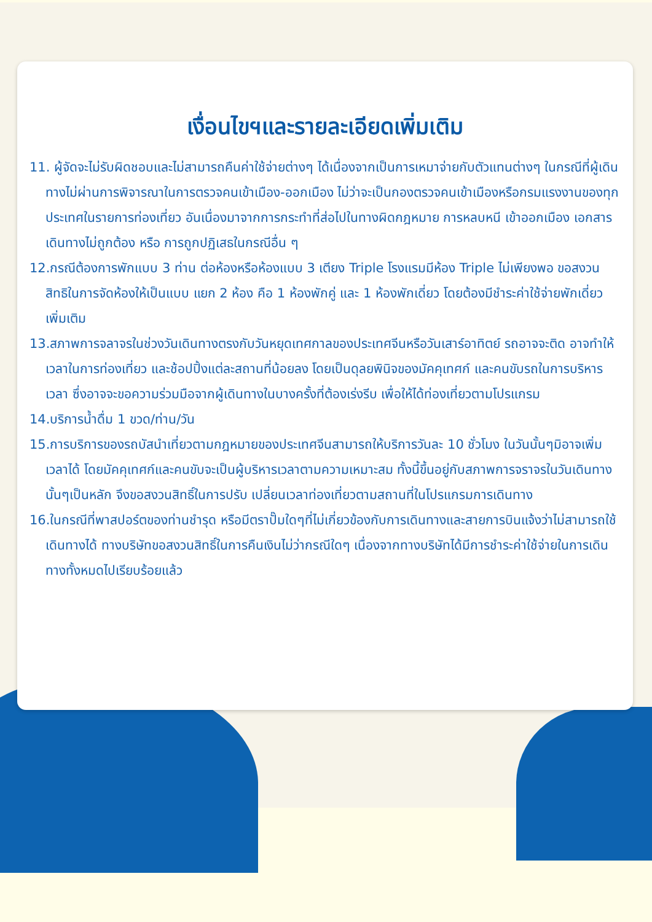เงื่อนไขฯและรายละเอียดเพิ่มเติม
11. ผู้จัดจะไม่รับผิดชอบและไม่สามารถคืนค่าใช้จ่ายต่างๆ ได้เนื่องจากเป็นการเหมาจ่ายกับตัวแทนต่างๆ ในกรณีที่ผู้เดินทางไม่ผ่านการพิจารณาในการตรวจคนเข้าเมือง-ออกเมือง ไม่ว่าจะเป็นกองตรวจคนเข้าเมืองหรือกรมแรงงานของทุกประเทศในรายการท่องเที่ยว อันเนื่องมาจากการกระทำที่ส่อไปในทางผิดกฎหมาย การหลบหนี เข้าออกเมือง เอกสารเดินทางไม่ถูกต้อง หรือ การถูกปฏิเสธในกรณีอื่น ๆ
12.กรณีต้องการพักแบบ 3 ท่าน ต่อห้องหรือห้องแบบ 3 เตียง Triple โรงแรมมีห้อง Triple ไม่เพียงพอ ขอสงวนสิทธิในการจัดห้องให้เป็นแบบ แยก 2 ห้อง คือ 1 ห้องพักคู่ และ 1 ห้องพักเดี่ยว โดยต้องมีชำระค่าใช้จ่ายพักเดี่ยวเพิ่มเติม
13.สภาพการจลาจรในช่วงวันเดินทางตรงกับวันหยุดเทศกาลของประเทศจีนหรือวันเสาร์อาทิตย์ รถอาจจะติด อาจทำให้เวลาในการท่องเที่ยว และช้อปปิ้งแต่ละสถานที่น้อยลง โดยเป็นดุลยพินิจของมัคคุเทศก์ และคนขับรถในการบริหารเวลา ซึ่งอาจจะขอความร่วมมือจากผู้เดินทางในบางครั้งที่ต้องเร่งรีบ เพื่อให้ได้ท่องเที่ยวตามโปรแกรม
14.บริการน้ำดื่ม 1 ขวด/ท่าน/วัน
15.การบริการของรถบัสนำเที่ยวตามกฎหมายของประเทศจีนสามารถให้บริการวันละ 10 ชั่วโมง ในวันนั้นๆมิอาจเพิ่มเวลาได้ โดยมัคคุเทศก์และคนขับจะเป็นผู้บริหารเวลาตามความเหมาะสม ทั้งนี้ขึ้นอยู่กับสภาพการจราจรในวันเดินทางนั้นๆเป็นหลัก จึงขอสงวนสิทธิ์ในการปรับ เปลี่ยนเวลาท่องเที่ยวตามสถานที่ในโปรแกรมการเดินทาง
16.ในกรณีที่พาสปอร์ตของท่านชำรุด หรือมีตราปั๊มใดๆที่ไม่เกี่ยวข้องกับการเดินทางและสายการบินแจ้งว่าไม่สามารถใช้เดินทางได้ ทางบริษัทขอสงวนสิทธิ์ในการคืนเงินไม่ว่ากรณีใดๆ เนื่องจากทางบริษัทได้มีการชำระค่าใช้จ่ายในการเดินทางทั้งหมดไปเรียบร้อยแล้ว